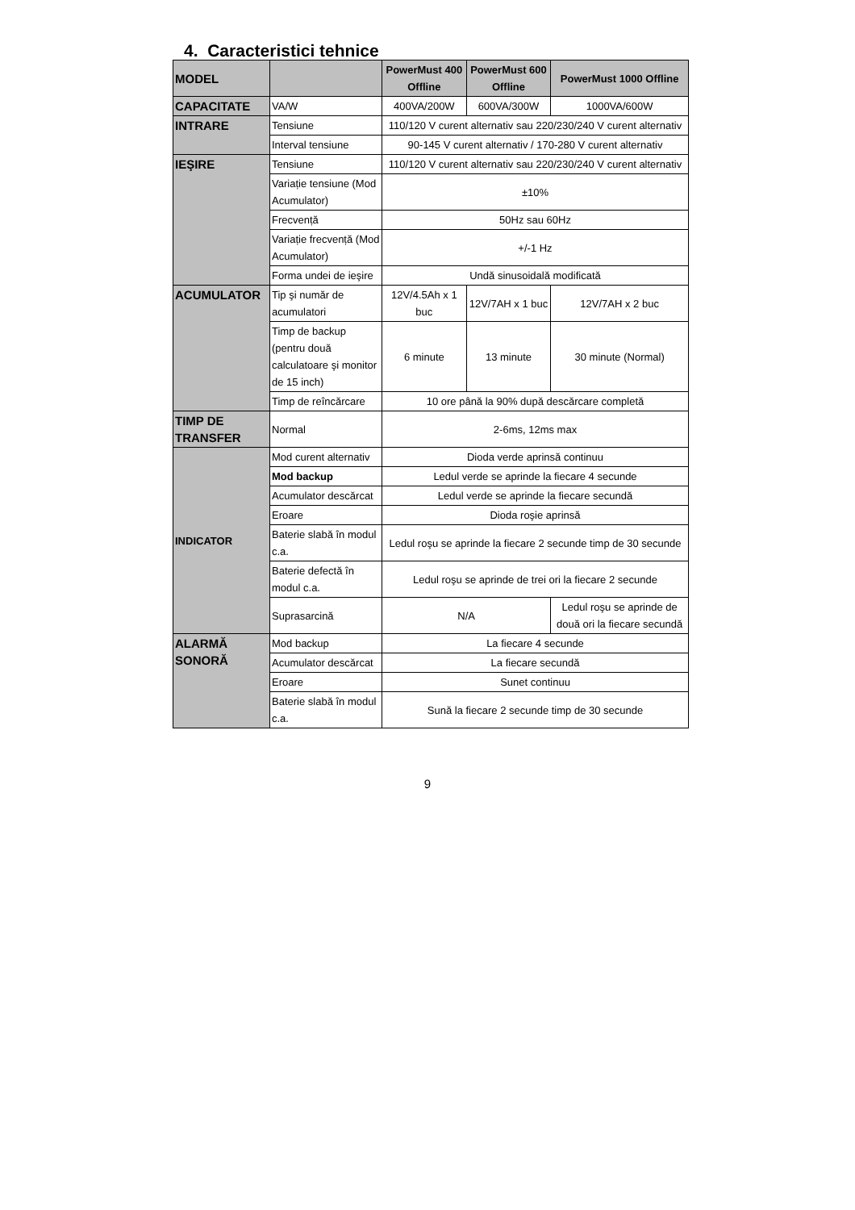4. Caracteristici tehnice
| MODEL | | PowerMust 400 Offline | PowerMust 600 Offline | PowerMust 1000 Offline |
| --- | --- | --- | --- | --- |
| CAPACITATE | VA/W | 400VA/200W | 600VA/300W | 1000VA/600W |
| INTRARE | Tensiune | 110/120 V curent alternativ sau 220/230/240 V curent alternativ | | |
| | Interval tensiune | 90-145 V curent alternativ / 170-280 V curent alternativ | | |
| IEŞIRE | Tensiune | 110/120 V curent alternativ sau 220/230/240 V curent alternativ | | |
| | Variație tensiune (Mod Acumulator) | ±10% | | |
| | Frecvență | 50Hz sau 60Hz | | |
| | Variație frecvență (Mod Acumulator) | +/-1 Hz | | |
| | Forma undei de ieşire | Undă sinusoidală modificată | | |
| ACUMULATOR | Tip şi număr de acumulatori | 12V/4.5Ah x 1 buc | 12V/7AH x 1 buc | 12V/7AH x 2 buc |
| | Timp de backup (pentru două calculatoare şi monitor de 15 inch) | 6 minute | 13 minute | 30 minute (Normal) |
| | Timp de reîncărcare | 10 ore până la 90% după descărcare completă | | |
| TIMP DE TRANSFER | Normal | 2-6ms, 12ms max | | |
| INDICATOR | Mod curent alternativ | Dioda verde aprinsă continuu | | |
| | Mod backup | Ledul verde se aprinde la fiecare 4 secunde | | |
| | Acumulator descărcat | Ledul verde se aprinde la fiecare secundă | | |
| | Eroare | Dioda roşie aprinsă | | |
| | Baterie slabă în modul c.a. | Ledul roşu se aprinde la fiecare 2 secunde timp de 30 secunde | | |
| | Baterie defectă în modul c.a. | Ledul roşu se aprinde de trei ori la fiecare 2 secunde | | |
| | Suprasarcină | N/A | | Ledul roşu se aprinde de două ori la fiecare secundă |
| ALARMĂ SONORĂ | Mod backup | La fiecare 4 secunde | | |
| | Acumulator descărcat | La fiecare secundă | | |
| | Eroare | Sunet continuu | | |
| | Baterie slabă în modul c.a. | Sună la fiecare 2 secunde timp de 30 secunde | | |
9